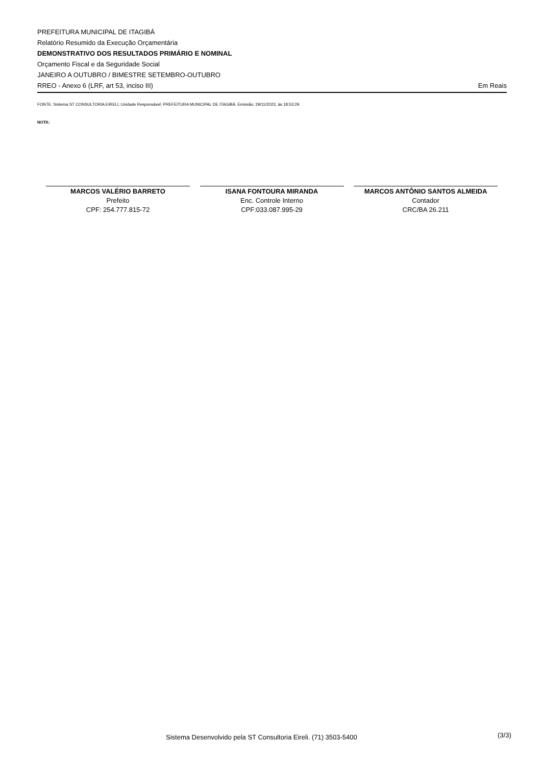PREFEITURA MUNICIPAL DE ITAGIBÁ
Relatório Resumido da Execução Orçamentária
DEMONSTRATIVO DOS RESULTADOS PRIMÁRIO E NOMINAL
Orçamento Fiscal e da Seguridade Social
JANEIRO A OUTUBRO / BIMESTRE SETEMBRO-OUTUBRO
RREO - Anexo 6 (LRF, art 53, inciso III) Em Reais
FONTE: Sistema ST CONSULTORIA EIRELI, Unidade Responsável: PREFEITURA MUNICIPAL DE ITAGIBÁ. Emissão: 29/11/2023, às 18:53:29.
NOTA:
MARCOS VALÉRIO BARRETO
Prefeito
CPF: 254.777.815-72
ISANA FONTOURA MIRANDA
Enc. Controle Interno
CPF:033.087.995-29
MARCOS ANTÔNIO SANTOS ALMEIDA
Contador
CRC/BA 26.211
Sistema Desenvolvido pela ST Consultoria Eireli. (71) 3503-5400 (3/3)